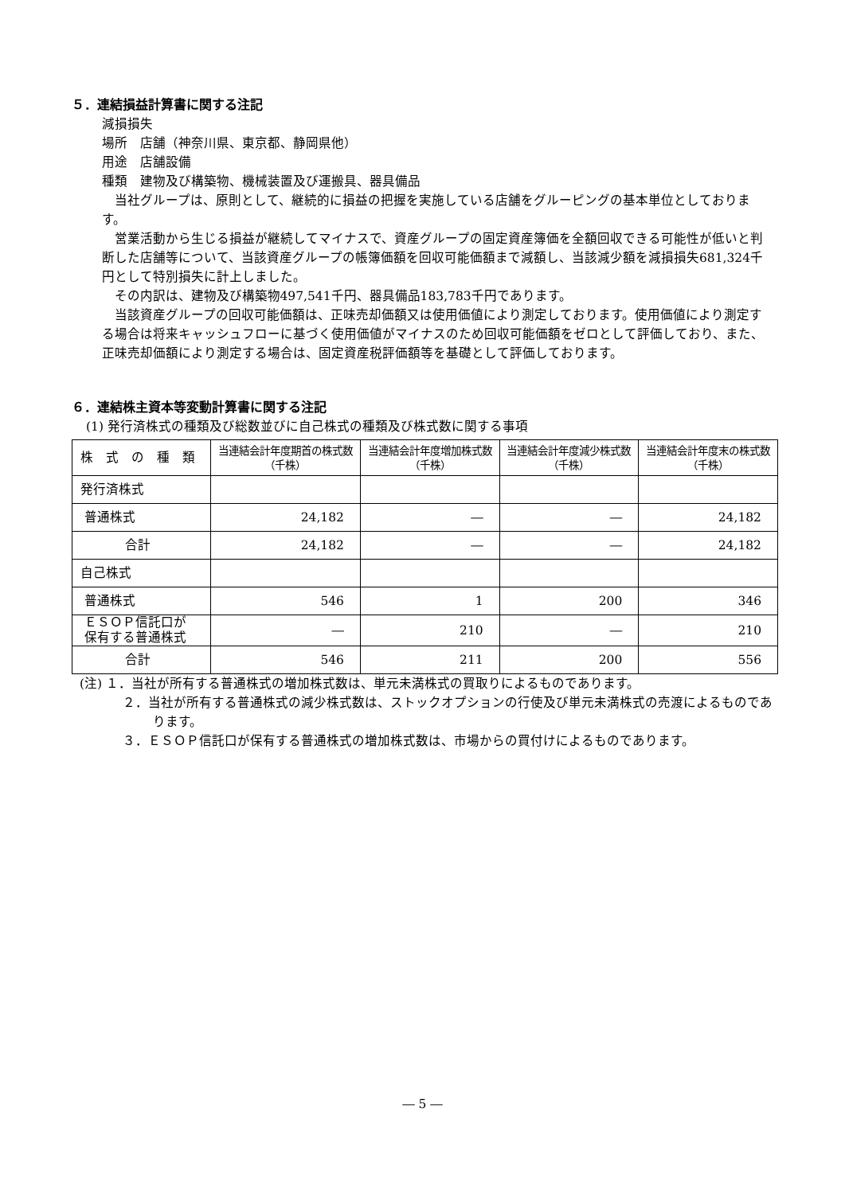５．連結損益計算書に関する注記
減損損失
場所　店舗（神奈川県、東京都、静岡県他）
用途　店舗設備
種類　建物及び構築物、機械装置及び運搬具、器具備品
当社グループは、原則として、継続的に損益の把握を実施している店舗をグルーピングの基本単位としております。
営業活動から生じる損益が継続してマイナスで、資産グループの固定資産簿価を全額回収できる可能性が低いと判断した店舗等について、当該資産グループの帳簿価額を回収可能価額まで減額し、当該減少額を減損損失681,324千円として特別損失に計上しました。
その内訳は、建物及び構築物497,541千円、器具備品183,783千円であります。
当該資産グループの回収可能価額は、正味売却価額又は使用価値により測定しております。使用価値により測定する場合は将来キャッシュフローに基づく使用価値がマイナスのため回収可能価額をゼロとして評価しており、また、正味売却価額により測定する場合は、固定資産税評価額等を基礎として評価しております。
６．連結株主資本等変動計算書に関する注記
(1) 発行済株式の種類及び総数並びに自己株式の種類及び株式数に関する事項
| 株 式 の 種 類 | 当連結会計年度期首の株式数 （千株） | 当連結会計年度増加株式数 （千株） | 当連結会計年度減少株式数 （千株） | 当連結会計年度末の株式数 （千株） |
| --- | --- | --- | --- | --- |
| 発行済株式 | | | | |
| 普通株式 | 24,182 | ― | ― | 24,182 |
| 合計 | 24,182 | ― | ― | 24,182 |
| 自己株式 | | | | |
| 普通株式 | 546 | 1 | 200 | 346 |
| ＥＳＯＰ信託口が 保有する普通株式 | ― | 210 | ― | 210 |
| 合計 | 546 | 211 | 200 | 556 |
(注) １．当社が所有する普通株式の増加株式数は、単元未満株式の買取りによるものであります。
２．当社が所有する普通株式の減少株式数は、ストックオプションの行使及び単元未満株式の売渡によるものであります。
３．ＥＳＯＰ信託口が保有する普通株式の増加株式数は、市場からの買付けによるものであります。
― 5 ―